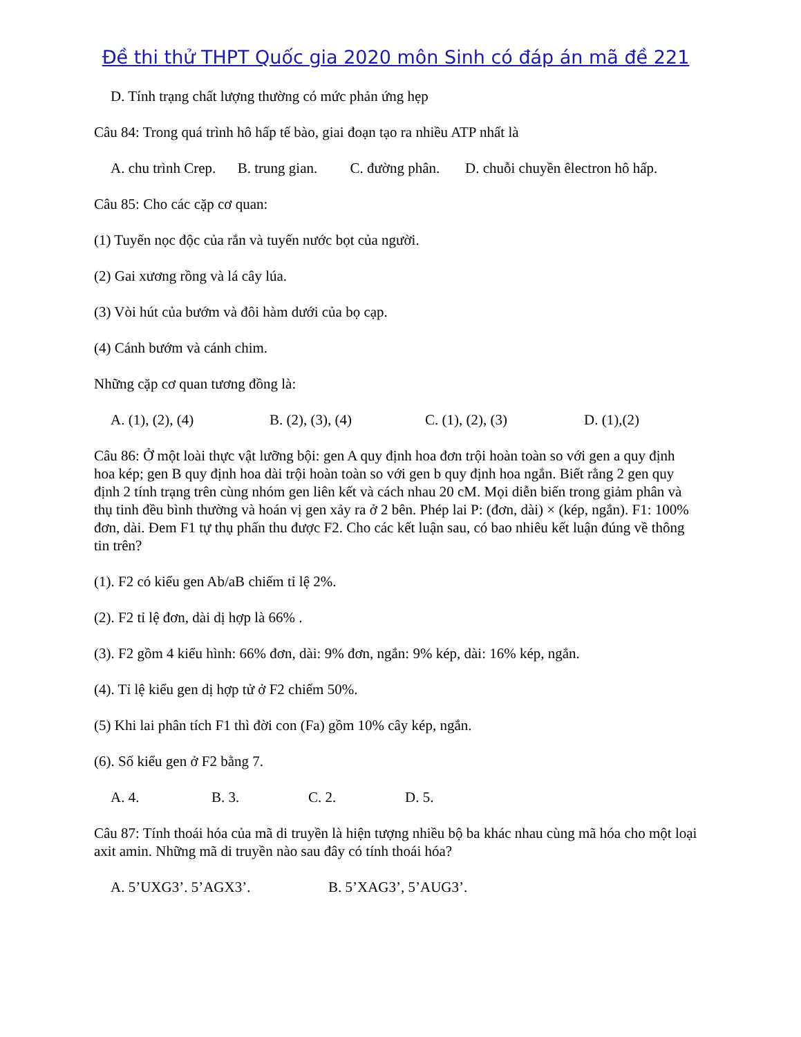Đề thi thử THPT Quốc gia 2020 môn Sinh có đáp án mã đề 221
D. Tính trạng chất lượng thường có mức phản ứng hẹp
Câu 84: Trong quá trình hô hấp tế bào, giai đoạn tạo ra nhiều ATP nhất là
A. chu trình Crep. B. trung gian. C. đường phân. D. chuỗi chuyền êlectron hô hấp.
Câu 85: Cho các cặp cơ quan:
(1) Tuyến nọc độc của rắn và tuyến nước bọt của người.
(2) Gai xương rồng và lá cây lúa.
(3) Vòi hút của bướm và đôi hàm dưới của bọ cạp.
(4) Cánh bướm và cánh chim.
Những cặp cơ quan tương đồng là:
A. (1), (2), (4) B. (2), (3), (4) C. (1), (2), (3) D. (1),(2)
Câu 86: Ở một loài thực vật lưỡng bội: gen A quy định hoa đơn trội hoàn toàn so với gen a quy định hoa kép; gen B quy định hoa dài trội hoàn toàn so với gen b quy định hoa ngắn. Biết rằng 2 gen quy định 2 tính trạng trên cùng nhóm gen liên kết và cách nhau 20 cM. Mọi diễn biến trong giảm phân và thụ tinh đều bình thường và hoán vị gen xảy ra ở 2 bên. Phép lai P: (đơn, dài) × (kép, ngắn). F1: 100% đơn, dài. Đem F1 tự thụ phấn thu được F2. Cho các kết luận sau, có bao nhiêu kết luận đúng về thông tin trên?
(1). F2 có kiểu gen Ab/aB chiếm tỉ lệ 2%.
(2). F2 tỉ lệ đơn, dài dị hợp là 66% .
(3). F2 gồm 4 kiểu hình: 66% đơn, dài: 9% đơn, ngắn: 9% kép, dài: 16% kép, ngắn.
(4). Tỉ lệ kiểu gen dị hợp tử ở F2 chiếm 50%.
(5) Khi lai phân tích F1 thì đời con (Fa) gồm 10% cây kép, ngắn.
(6). Số kiểu gen ở F2 bằng 7.
A. 4. B. 3. C. 2. D. 5.
Câu 87: Tính thoái hóa của mã di truyền là hiện tượng nhiều bộ ba khác nhau cùng mã hóa cho một loại axit amin. Những mã di truyền nào sau đây có tính thoái hóa?
A. 5’UXG3’. 5’AGX3’. B. 5’XAG3’, 5’AUG3’.